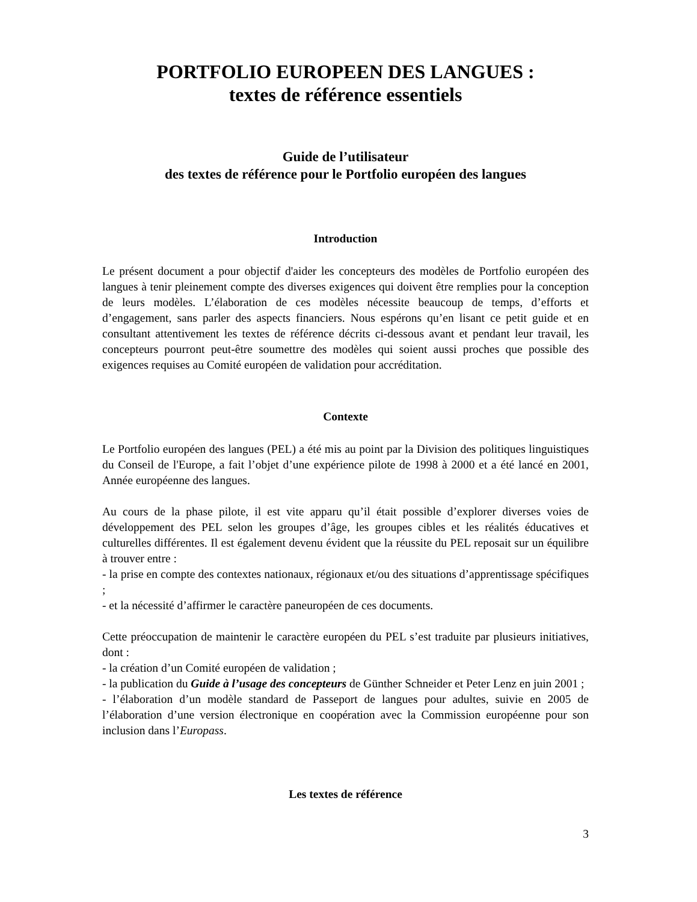PORTFOLIO EUROPEEN DES LANGUES :
textes de référence essentiels
Guide de l’utilisateur
des textes de référence pour le Portfolio européen des langues
Introduction
Le présent document a pour objectif d'aider les concepteurs des modèles de Portfolio européen des langues à tenir pleinement compte des diverses exigences qui doivent être remplies pour la conception de leurs modèles. L’élaboration de ces modèles nécessite beaucoup de temps, d’efforts et d’engagement, sans parler des aspects financiers. Nous espérons qu’en lisant ce petit guide et en consultant attentivement les textes de référence décrits ci-dessous avant et pendant leur travail, les concepteurs pourront peut-être soumettre des modèles qui soient aussi proches que possible des exigences requises au Comité européen de validation pour accréditation.
Contexte
Le Portfolio européen des langues (PEL) a été mis au point par la Division des politiques linguistiques du Conseil de l'Europe, a fait l’objet d’une expérience pilote de 1998 à 2000 et a été lancé en 2001, Année européenne des langues.
Au cours de la phase pilote, il est vite apparu qu’il était possible d’explorer diverses voies de développement des PEL selon les groupes d’âge, les groupes cibles et les réalités éducatives et culturelles différentes. Il est également devenu évident que la réussite du PEL reposait sur un équilibre à trouver entre :
- la prise en compte des contextes nationaux, régionaux et/ou des situations d’apprentissage spécifiques ;
- et la nécessité d’affirmer le caractère paneuropéen de ces documents.
Cette préoccupation de maintenir le caractère européen du PEL s’est traduite par plusieurs initiatives, dont :
- la création d’un Comité européen de validation ;
- la publication du Guide à l’usage des concepteurs de Günther Schneider et Peter Lenz en juin 2001 ;
- l’élaboration d’un modèle standard de Passeport de langues pour adultes, suivie en 2005 de l’élaboration d’une version électronique en coopération avec la Commission européenne pour son inclusion dans l’Europass.
Les textes de référence
3